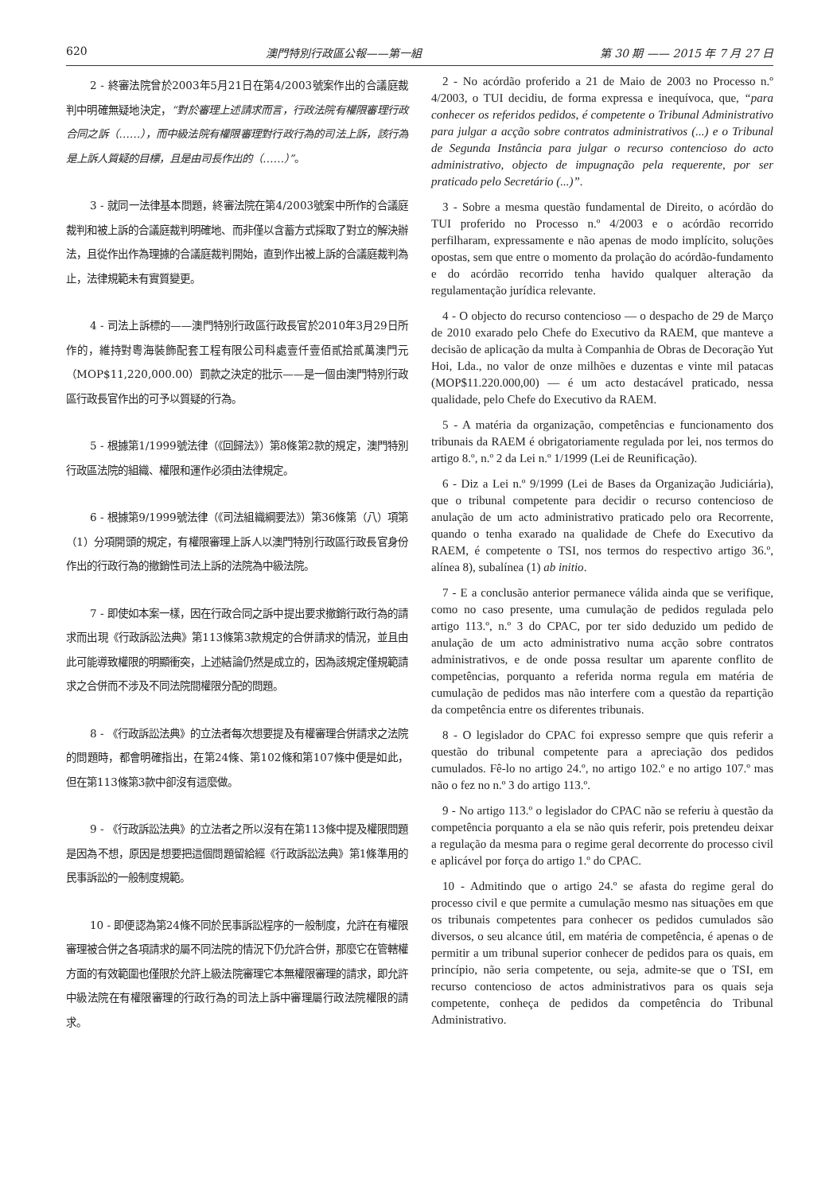620 澳門特別行政區公報——第一組 第 30 期 —— 2015 年 7 月 27 日
2 - 終審法院曾於2003年5月21日在第4/2003號案作出的合議庭裁判中明確無疑地決定，“對於審理上述請求而言，行政法院有權限審理行政合同之訴（……），而中級法院有權限審理對行政行為的司法上訴，該行為是上訴人質疑的目標，且是由司長作出的（……）”。
3 - 就同一法律基本問題，終審法院在第4/2003號案中所作的合議庭裁判和被上訴的合議庭裁判明確地、而非僅以含蓄方式採取了對立的解決辦法，且從作出作為理據的合議庭裁判開始，直到作出被上訴的合議庭裁判為止，法律規範未有實質變更。
4 - 司法上訴標的——澳門特別行政區行政長官於2010年3月29日所作的，維持對粵海裝飾配套工程有限公司科處壹仟壹佰貳拾貳萬澳門元（MOP$11,220,000.00）罰款之決定的批示——是一個由澳門特別行政區行政長官作出的可予以質疑的行為。
5 - 根據第1/1999號法律（《回歸法》）第8條第2款的規定，澳門特別行政區法院的組織、權限和運作必須由法律規定。
6 - 根據第9/1999號法律（《司法組織綱要法》）第36條第（八）項第（1）分項開頭的規定，有權限審理上訴人以澳門特別行政區行政長官身份作出的行政行為的撤銷性司法上訴的法院為中級法院。
7 - 即使如本案一樣，因在行政合同之訴中提出要求撤銷行政行為的請求而出現《行政訴訟法典》第113條第3款規定的合併請求的情況，並且由此可能導致權限的明顯衝突，上述結論仍然是成立的，因為該規定僅規範請求之合併而不涉及不同法院間權限分配的問題。
8 - 《行政訴訟法典》的立法者每次想要提及有權審理合併請求之法院的問題時，都會明確指出，在第24條、第102條和第107條中便是如此，但在第113條第3款中卻沒有這麼做。
9 - 《行政訴訟法典》的立法者之所以沒有在第113條中提及權限問題是因為不想，原因是想要把這個問題留給經《行政訴訟法典》第1條準用的民事訴訟的一般制度規範。
10 - 即便認為第24條不同於民事訴訟程序的一般制度，允許在有權限審理被合併之各項請求的屬不同法院的情況下仍允許合併，那麼它在管轄權方面的有效範圍也僅限於允許上級法院審理它本無權限審理的請求，即允許中級法院在有權限審理的行政行為的司法上訴中審理屬行政法院權限的請求。
2 - No acórdão proferido a 21 de Maio de 2003 no Processo n.º 4/2003, o TUI decidiu, de forma expressa e inequívoca, que, “para conhecer os referidos pedidos, é competente o Tribunal Administrativo para julgar a acção sobre contratos administrativos (...) e o Tribunal de Segunda Instância para julgar o recurso contencioso do acto administrativo, objecto de impugnação pela requerente, por ser praticado pelo Secretário (...)”.
3 - Sobre a mesma questão fundamental de Direito, o acórdão do TUI proferido no Processo n.º 4/2003 e o acórdão recorrido perfilharam, expressamente e não apenas de modo implícito, soluções opostas, sem que entre o momento da prolação do acórdão-fundamento e do acórdão recorrido tenha havido qualquer alteração da regulamentação jurídica relevante.
4 - O objecto do recurso contencioso — o despacho de 29 de Março de 2010 exarado pelo Chefe do Executivo da RAEM, que manteve a decisão de aplicação da multa à Companhia de Obras de Decoração Yut Hoi, Lda., no valor de onze milhões e duzentas e vinte mil patacas (MOP$11.220.000,00) — é um acto destacável praticado, nessa qualidade, pelo Chefe do Executivo da RAEM.
5 - A matéria da organização, competências e funcionamento dos tribunais da RAEM é obrigatoriamente regulada por lei, nos termos do artigo 8.º, n.º 2 da Lei n.º 1/1999 (Lei de Reunificação).
6 - Diz a Lei n.º 9/1999 (Lei de Bases da Organização Judiciária), que o tribunal competente para decidir o recurso contencioso de anulação de um acto administrativo praticado pelo ora Recorrente, quando o tenha exarado na qualidade de Chefe do Executivo da RAEM, é competente o TSI, nos termos do respectivo artigo 36.º, alínea 8), subalínea (1) ab initio.
7 - E a conclusão anterior permanece válida ainda que se verifique, como no caso presente, uma cumulação de pedidos regulada pelo artigo 113.º, n.º 3 do CPAC, por ter sido deduzido um pedido de anulação de um acto administrativo numa acção sobre contratos administrativos, e de onde possa resultar um aparente conflito de competências, porquanto a referida norma regula em matéria de cumulação de pedidos mas não interfere com a questão da repartição da competência entre os diferentes tribunais.
8 - O legislador do CPAC foi expresso sempre que quis referir a questão do tribunal competente para a apreciação dos pedidos cumulados. Fê-lo no artigo 24.º, no artigo 102.º e no artigo 107.º mas não o fez no n.º 3 do artigo 113.º.
9 - No artigo 113.º o legislador do CPAC não se referiu à questão da competência porquanto a ela se não quis referir, pois pretendeu deixar a regulação da mesma para o regime geral decorrente do processo civil e aplicável por força do artigo 1.º do CPAC.
10 - Admitindo que o artigo 24.º se afasta do regime geral do processo civil e que permite a cumulação mesmo nas situações em que os tribunais competentes para conhecer os pedidos cumulados são diversos, o seu alcance útil, em matéria de competência, é apenas o de permitir a um tribunal superior conhecer de pedidos para os quais, em princípio, não seria competente, ou seja, admite-se que o TSI, em recurso contencioso de actos administrativos para os quais seja competente, conheça de pedidos da competência do Tribunal Administrativo.